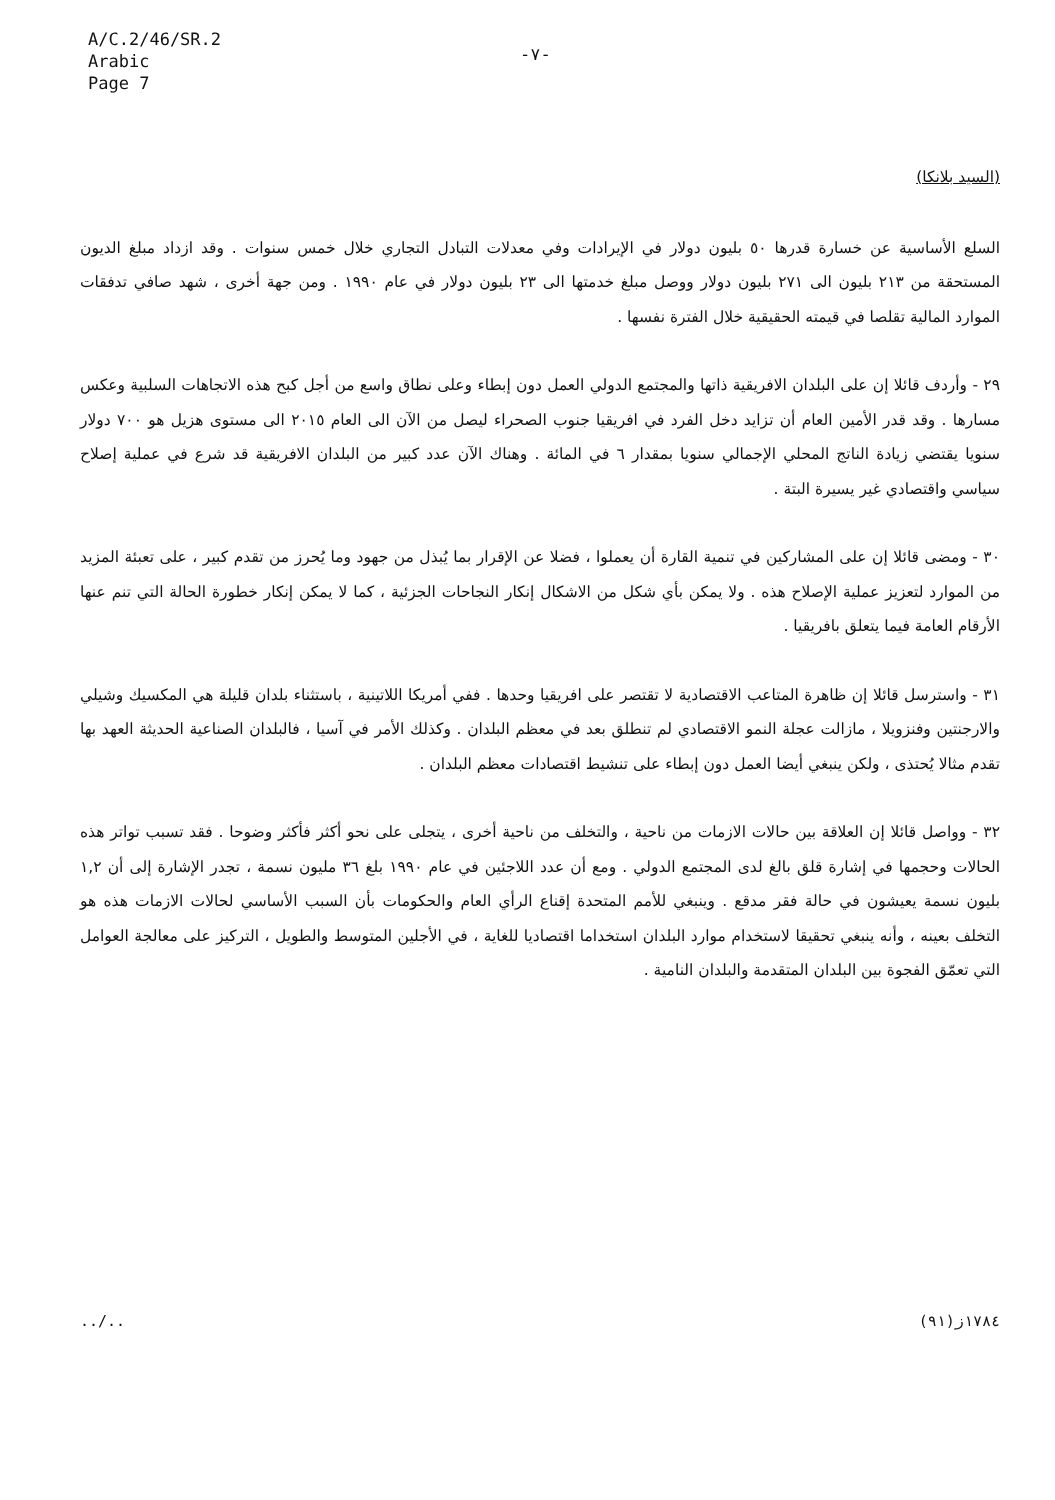A/C.2/46/SR.2
Arabic
Page 7
-٧-
(السيد بلانكا)
السلع الأساسية عن خسارة قدرها ٥٠ بليون دولار في الإيرادات وفي معدلات التبادل التجاري خلال خمس سنوات . وقد ازداد مبلغ الديون المستحقة من ٢١٣ بليون الى ٢٧١ بليون دولار ووصل مبلغ خدمتها الى ٢٣ بليون دولار في عام ١٩٩٠ . ومن جهة أخرى ، شهد صافي تدفقات الموارد المالية تقلصا في قيمته الحقيقية خلال الفترة نفسها .
٢٩ - وأردف قائلا إن على البلدان الافريقية ذاتها والمجتمع الدولي العمل دون إبطاء وعلى نطاق واسع من أجل كبح هذه الاتجاهات السلبية وعكس مسارها . وقد قدر الأمين العام أن تزايد دخل الفرد في افريقيا جنوب الصحراء ليصل من الآن الى العام ٢٠١٥ الى مستوى هزيل هو ٧٠٠ دولار سنويا يقتضي زيادة الناتج المحلي الإجمالي سنويا بمقدار ٦ في المائة . وهناك الآن عدد كبير من البلدان الافريقية قد شرع في عملية إصلاح سياسي واقتصادي غير يسيرة البتة .
٣٠ - ومضى قائلا إن على المشاركين في تنمية القارة أن يعملوا ، فضلا عن الإقرار بما يُبذل من جهود وما يُحرز من تقدم كبير ، على تعبئة المزيد من الموارد لتعزيز عملية الإصلاح هذه . ولا يمكن بأي شكل من الاشكال إنكار النجاحات الجزئية ، كما لا يمكن إنكار خطورة الحالة التي تنم عنها الأرقام العامة فيما يتعلق بافريقيا .
٣١ - واسترسل قائلا إن ظاهرة المتاعب الاقتصادية لا تقتصر على افريقيا وحدها . ففي أمريكا اللاتينية ، باستثناء بلدان قليلة هي المكسيك وشيلي والارجنتين وفنزويلا ، مازالت عجلة النمو الاقتصادي لم تنطلق بعد في معظم البلدان . وكذلك الأمر في آسيا ، فالبلدان الصناعية الحديثة العهد بها تقدم مثالا يُحتذى ، ولكن ينبغي أيضا العمل دون إبطاء على تنشيط اقتصادات معظم البلدان .
٣٢ - وواصل قائلا إن العلاقة بين حالات الازمات من ناحية ، والتخلف من ناحية أخرى ، يتجلى على نحو أكثر فأكثر وضوحا . فقد تسبب تواتر هذه الحالات وحجمها في إشارة قلق بالغ لدى المجتمع الدولي . ومع أن عدد اللاجئين في عام ١٩٩٠ بلغ ٣٦ مليون نسمة ، تجدر الإشارة إلى أن ١,٢ بليون نسمة يعيشون في حالة فقر مدقع . وينبغي للأمم المتحدة إقناع الرأي العام والحكومات بأن السبب الأساسي لحالات الازمات هذه هو التخلف بعينه ، وأنه ينبغي تحقيقا لاستخدام موارد البلدان استخداما اقتصاديا للغاية ، في الأجلين المتوسط والطويل ، التركيز على معالجة العوامل التي تعمّق الفجوة بين البلدان المتقدمة والبلدان النامية .
../.. ١٧٨٤ز(٩١)